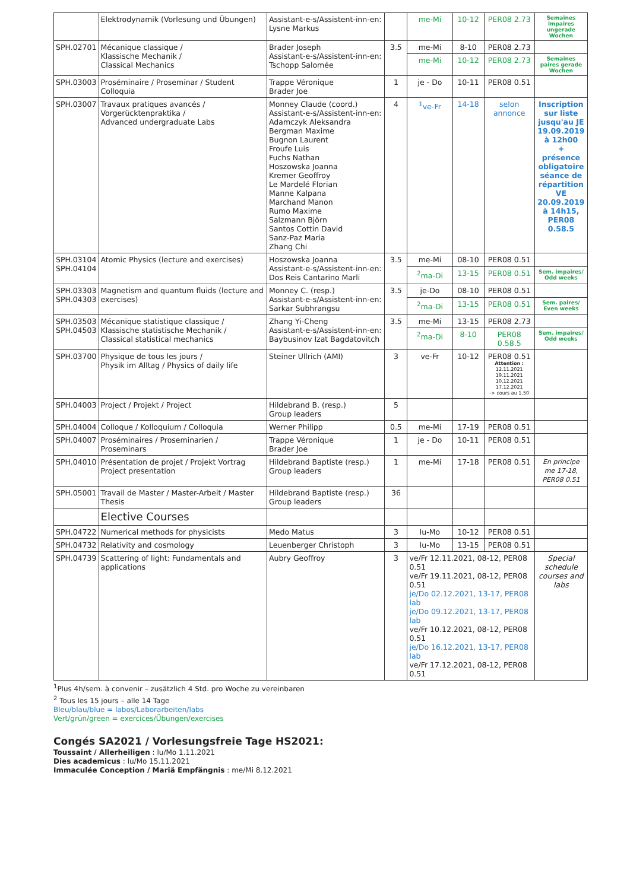| | Elektrodynamik (Vorlesung und Übungen) | Assistant-e-s/Assistent-inn-en: Lysne Markus | | me-Mi | 10-12 | PER08 2.73 | Semaines impaires ungerade Wochen |
| SPH.02701 | Mécanique classique / Klassische Mechanik / Classical Mechanics | Brader Joseph Assistant-e-s/Assistent-inn-en: Tschopp Salomée | 3.5 | me-Mi | 8-10 | PER08 2.73 | |
| | | | | me-Mi | 10-12 | PER08 2.73 | Semaines paires gerade Wochen |
| SPH.03003 | Proséminaire / Proseminar / Student Colloquia | Trappe Véronique Brader Joe | 1 | je - Do | 10-11 | PER08 0.51 | |
| SPH.03007 | Travaux pratiques avancés / Vorgerücktenpraktika / Advanced undergraduate Labs | Monney Claude (coord.) Assistant-e-s/Assistent-inn-en: Adamczyk Aleksandra Bergman Maxime Bugnon Laurent Froufe Luis Fuchs Nathan Hoszowska Joanna Kremer Geoffroy Le Mardelé Florian Manne Kalpana Marchand Manon Rumo Maxime Salzmann Björn Santos Cottin David Sanz-Paz Maria Zhang Chi | 4 | <sup>1</sup> ve-Fr | 14-18 | selon annonce | Inscription sur liste jusqu'au JE 19.09.2019 à 12h00 + présence obligatoire séance de répartition VE 20.09.2019 à 14h15, PER08 0.58.5 |
| SPH.03104 SPH.04104 | Atomic Physics (lecture and exercises) | Hoszowska Joanna Assistant-e-s/Assistent-inn-en: Dos Reis Cantarino Marli | 3.5 | me-Mi | 08-10 | PER08 0.51 | |
| | | | | <sup>2</sup> ma-Di | 13-15 | PER08 0.51 | Sem. impaires/ Odd weeks |
| SPH.03303 SPH.04303 | Magnetism and quantum fluids (lecture and exercises) | Monney C. (resp.) Assistant-e-s/Assistent-inn-en: Sarkar Subhrangsu | 3.5 | je-Do | 08-10 | PER08 0.51 | |
| | | | | <sup>2</sup> ma-Di | 13-15 | PER08 0.51 | Sem. paires/ Even weeks |
| SPH.03503 SPH.04503 | Mécanique statistique classique / Klassische statistische Mechanik / Classical statistical mechanics | Zhang Yi-Cheng Assistant-e-s/Assistent-inn-en: Baybusinov Izat Bagdatovitch | 3.5 | me-Mi | 13-15 | PER08 2.73 | |
| | | | | <sup>2</sup> ma-Di | 8-10 | PER08 0.58.5 | Sem. impaires/ Odd weeks |
| SPH.03700 | Physique de tous les jours / Physik im Alltag / Physics of daily life | Steiner Ullrich (AMI) | 3 | ve-Fr | 10-12 | PER08 0.51 Attention : 12.11.2021 19.11.2021 10.12.2021 17.12.2021 -> cours au 1.50 | |
| SPH.04003 | Project / Projekt / Project | Hildebrand B. (resp.) Group leaders | 5 | | | | |
| SPH.04004 | Colloque / Kolloquium / Colloquia | Werner Philipp | 0.5 | me-Mi | 17-19 | PER08 0.51 | |
| SPH.04007 | Proséminaires / Proseminarien / Proseminars | Trappe Véronique Brader Joe | 1 | je - Do | 10-11 | PER08 0.51 | |
| SPH.04010 | Présentation de projet / Projekt Vortrag Project presentation | Hildebrand Baptiste (resp.) Group leaders | 1 | me-Mi | 17-18 | PER08 0.51 | En principe me 17-18, PER08 0.51 |
| SPH.05001 | Travail de Master / Master-Arbeit / Master Thesis | Hildebrand Baptiste (resp.) Group leaders | 36 | | | | |
| | Elective Courses | | | | | | |
| SPH.04722 | Numerical methods for physicists | Medo Matus | 3 | lu-Mo | 10-12 | PER08 0.51 | |
| SPH.04732 | Relativity and cosmology | Leuenberger Christoph | 3 | lu-Mo | 13-15 | PER08 0.51 | |
| SPH.04739 | Scattering of light: Fundamentals and applications | Aubry Geoffroy | 3 | ve/Fr 12.11.2021, 08-12, PER08 0.51 ve/Fr 19.11.2021, 08-12, PER08 0.51 je/Do 02.12.2021, 13-17, PER08 lab je/Do 09.12.2021, 13-17, PER08 lab ve/Fr 10.12.2021, 08-12, PER08 0.51 je/Do 16.12.2021, 13-17, PER08 lab ve/Fr 17.12.2021, 08-12, PER08 0.51 | | | Special schedule courses and labs |
<sup>1</sup> Plus 4h/sem. à convenir – zusätzlich 4 Std. pro Woche zu vereinbaren
<sup>2</sup> Tous les 15 jours – alle 14 Tage
Bleu/blau/blue = labos/Laborarbeiten/labs
Vert/grün/green = exercices/Übungen/exercises
Congés SA2021 / Vorlesungsfreie Tage HS2021:
Toussaint / Allerheiligen : lu/Mo 1.11.2021
Dies academicus : lu/Mo 15.11.2021
Immaculée Conception / Mariä Empfängnis : me/Mi 8.12.2021